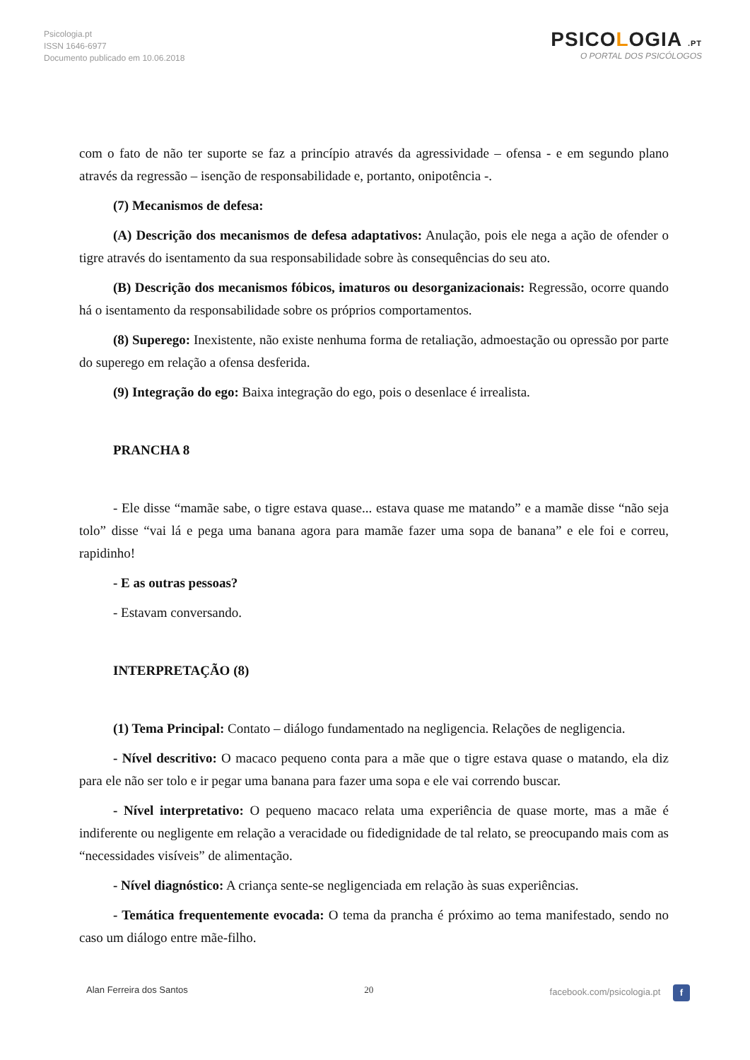Psicologia.pt
ISSN 1646-6977
Documento publicado em 10.06.2018
PSICOLOGIA .PT
O PORTAL DOS PSICÓLOGOS
com o fato de não ter suporte se faz a princípio através da agressividade – ofensa - e em segundo plano através da regressão – isenção de responsabilidade e, portanto, onipotência -.
(7) Mecanismos de defesa:
(A) Descrição dos mecanismos de defesa adaptativos: Anulação, pois ele nega a ação de ofender o tigre através do isentamento da sua responsabilidade sobre às consequências do seu ato.
(B) Descrição dos mecanismos fóbicos, imaturos ou desorganizacionais: Regressão, ocorre quando há o isentamento da responsabilidade sobre os próprios comportamentos.
(8) Superego: Inexistente, não existe nenhuma forma de retaliação, admoestação ou opressão por parte do superego em relação a ofensa desferida.
(9) Integração do ego: Baixa integração do ego, pois o desenlace é irrealista.
PRANCHA 8
- Ele disse “mamãe sabe, o tigre estava quase... estava quase me matando” e a mamãe disse “não seja tolo” disse “vai lá e pega uma banana agora para mamãe fazer uma sopa de banana” e ele foi e correu, rapidinho!
- E as outras pessoas?
- Estavam conversando.
INTERPRETAÇÃO (8)
(1) Tema Principal: Contato – diálogo fundamentado na negligencia. Relações de negligencia.
- Nível descritivo: O macaco pequeno conta para a mãe que o tigre estava quase o matando, ela diz para ele não ser tolo e ir pegar uma banana para fazer uma sopa e ele vai correndo buscar.
- Nível interpretativo: O pequeno macaco relata uma experiência de quase morte, mas a mãe é indiferente ou negligente em relação a veracidade ou fidedignidade de tal relato, se preocupando mais com as “necessidades visíveis” de alimentação.
- Nível diagnóstico: A criança sente-se negligenciada em relação às suas experiências.
- Temática frequentemente evocada: O tema da prancha é próximo ao tema manifestado, sendo no caso um diálogo entre mãe-filho.
Alan Ferreira dos Santos 20 facebook.com/psicologia.pt f